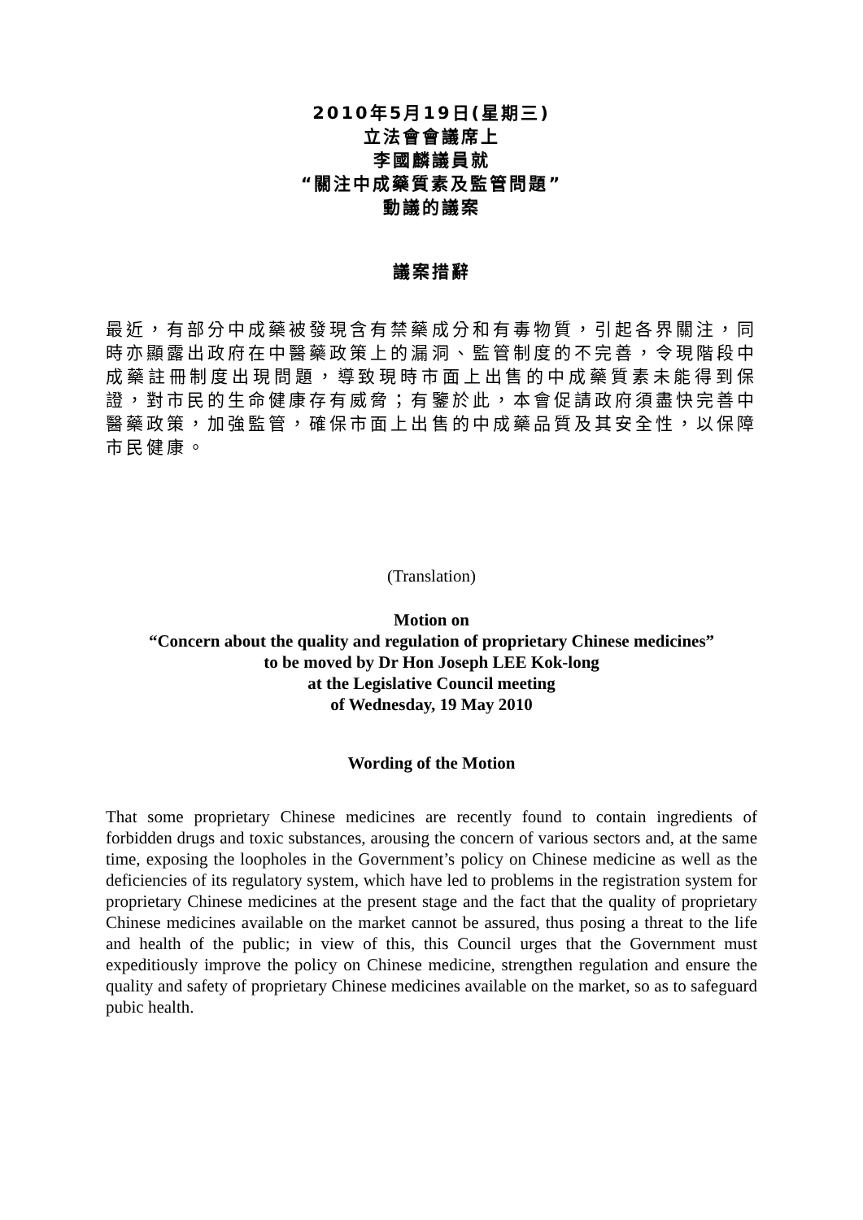2010年5月19日(星期三)
立法會會議席上
李國麟議員就
“關注中成藥質素及監管問題”
動議的議案
議案措辭
最近，有部分中成藥被發現含有禁藥成分和有毒物質，引起各界關注，同時亦顯露出政府在中醫藥政策上的漏洞、監管制度的不完善，令現階段中成藥註冊制度出現問題，導致現時市面上出售的中成藥質素未能得到保證，對市民的生命健康存有威脅；有鑒於此，本會促請政府須盡快完善中醫藥政策，加強監管，確保市面上出售的中成藥品質及其安全性，以保障市民健康。
(Translation)
Motion on
“Concern about the quality and regulation of proprietary Chinese medicines”
to be moved by Dr Hon Joseph LEE Kok-long
at the Legislative Council meeting
of Wednesday, 19 May 2010
Wording of the Motion
That some proprietary Chinese medicines are recently found to contain ingredients of forbidden drugs and toxic substances, arousing the concern of various sectors and, at the same time, exposing the loopholes in the Government’s policy on Chinese medicine as well as the deficiencies of its regulatory system, which have led to problems in the registration system for proprietary Chinese medicines at the present stage and the fact that the quality of proprietary Chinese medicines available on the market cannot be assured, thus posing a threat to the life and health of the public; in view of this, this Council urges that the Government must expeditiously improve the policy on Chinese medicine, strengthen regulation and ensure the quality and safety of proprietary Chinese medicines available on the market, so as to safeguard pubic health.